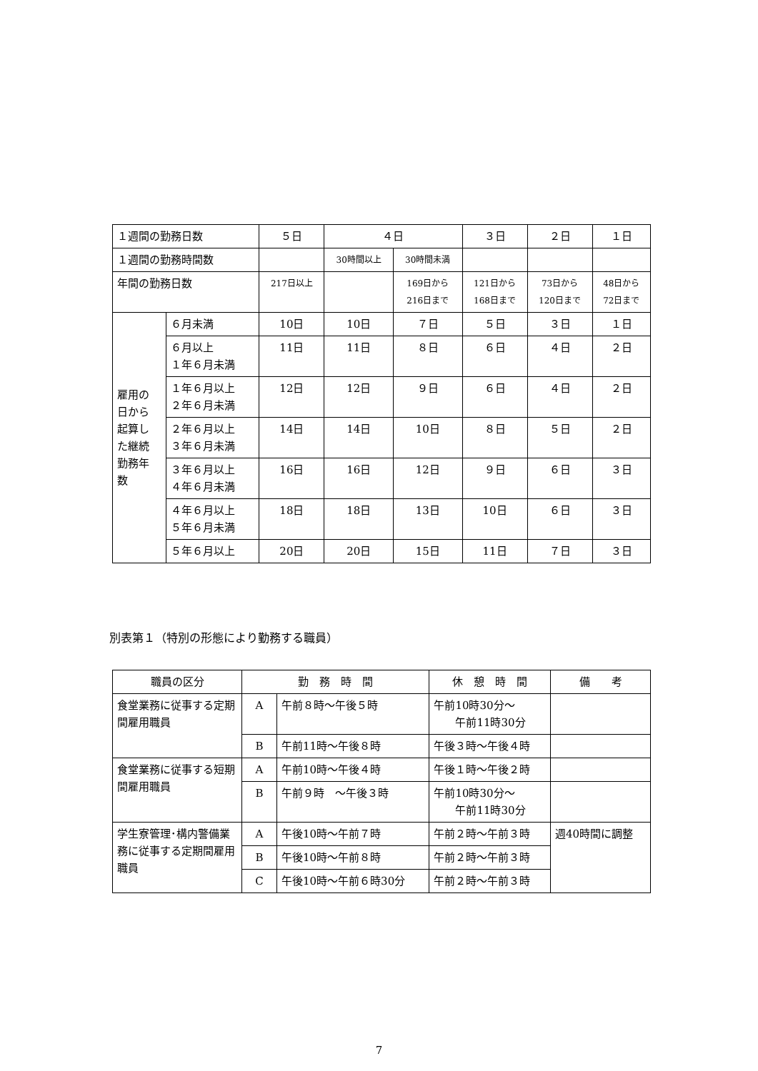| １週間の勤務日数 | | ５日 | ４日 | | ３日 | ２日 | １日 |
| １週間の勤務時間数 | | | 30時間以上 | 30時間未満 | | | |
| 年間の勤務日数 | | 217日以上 | | 169日から 216日まで | 121日から 168日まで | 73日から 120日まで | 48日から 72日まで |
| 雇用の 日から 起算し た継続 勤務年 数 | ６月未満 | 10日 | 10日 | ７日 | ５日 | ３日 | １日 |
| | ６月以上 １年６月未満 | 11日 | 11日 | ８日 | ６日 | ４日 | ２日 |
| | １年６月以上 ２年６月未満 | 12日 | 12日 | ９日 | ６日 | ４日 | ２日 |
| | ２年６月以上 ３年６月未満 | 14日 | 14日 | 10日 | ８日 | ５日 | ２日 |
| | ３年６月以上 ４年６月未満 | 16日 | 16日 | 12日 | ９日 | ６日 | ３日 |
| | ４年６月以上 ５年６月未満 | 18日 | 18日 | 13日 | 10日 | ６日 | ３日 |
| | ５年６月以上 | 20日 | 20日 | 15日 | 11日 | ７日 | ３日 |
別表第１（特別の形態により勤務する職員）
| 職員の区分 | 勤 務 時 間 | | 休 憩 時 間 | 備 考 |
| --- | --- | --- | --- | --- |
| 食堂業務に従事する定期間雇用職員 | A | 午前８時～午後５時 | 午前10時30分～ 午前11時30分 | |
| | B | 午前11時～午後８時 | 午後３時～午後４時 | |
| 食堂業務に従事する短期間雇用職員 | A | 午前10時～午後４時 | 午後１時～午後２時 | |
| | B | 午前９時 ～午後３時 | 午前10時30分～ 午前11時30分 | |
| 学生寮管理･構内警備業務に従事する定期間雇用職員 | A | 午後10時～午前７時 | 午前２時～午前３時 | 週40時間に調整 |
| | B | 午後10時～午前８時 | 午前２時～午前３時 | |
| | C | 午後10時～午前６時30分 | 午前２時～午前３時 | |
7